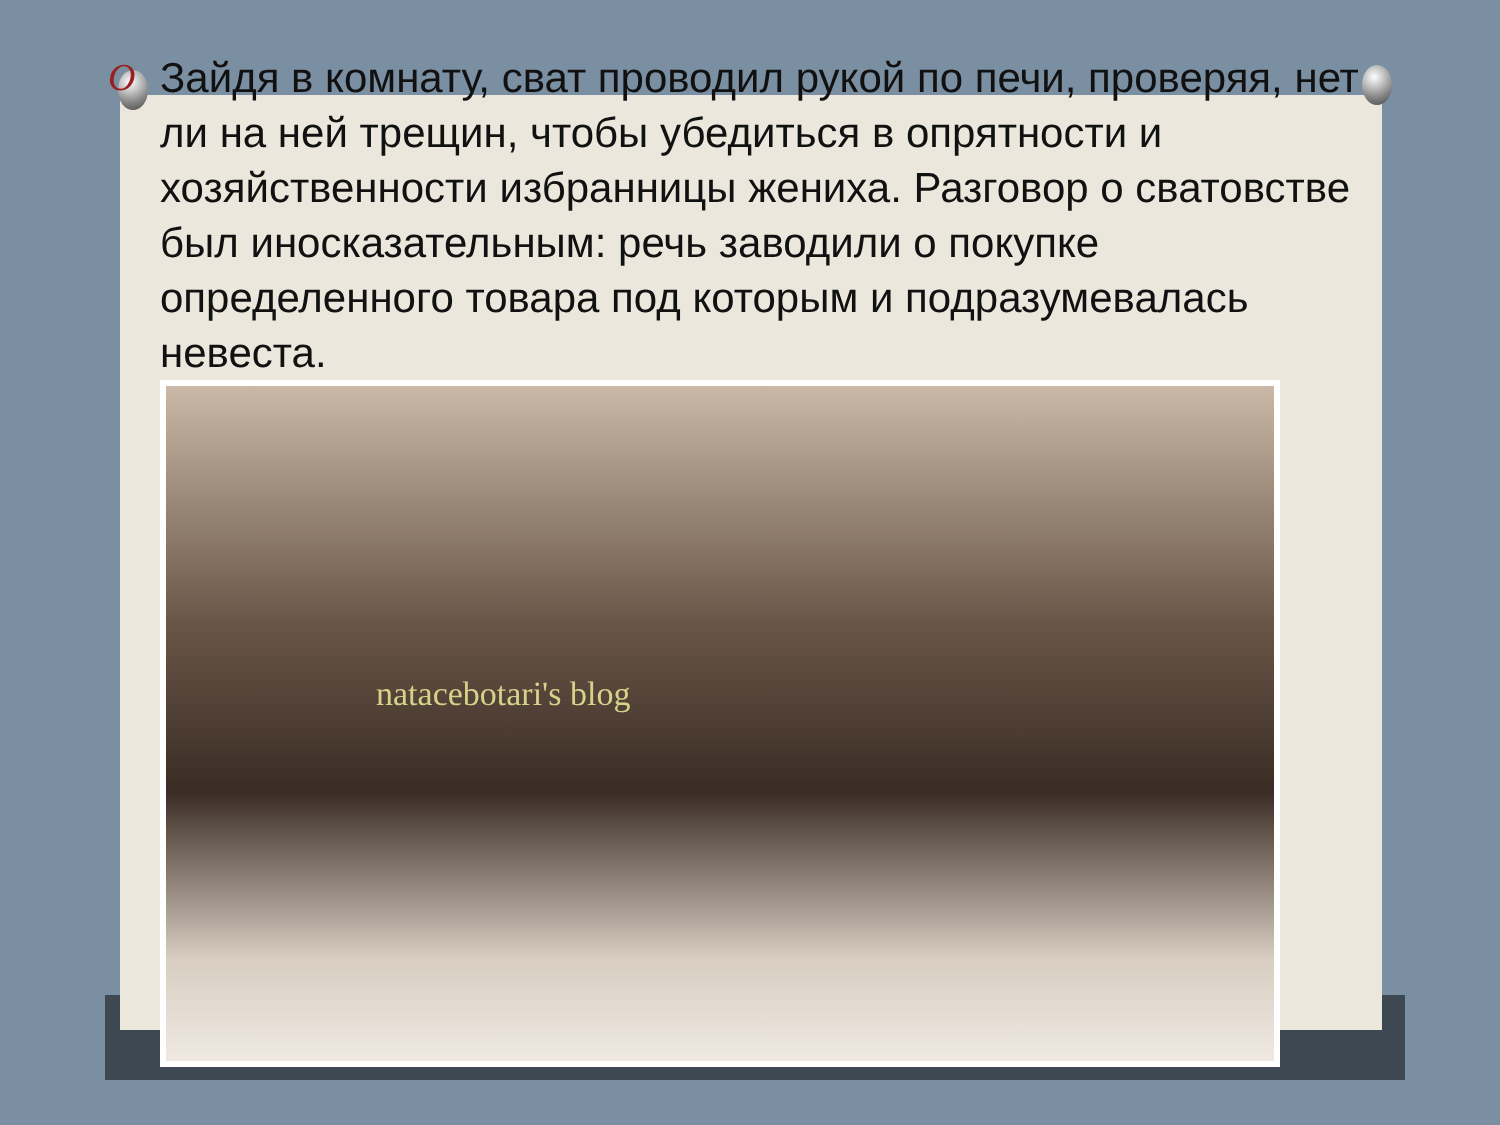O
Зайдя в комнату, сват проводил рукой по печи, проверяя, нет ли на ней трещин, чтобы убедиться в опрятности и хозяйственности избранницы жениха. Разговор о сватовстве был иносказательным: речь заводили о покупке определенного товара под которым и подразумевалась невеста.
natacebotari's blog